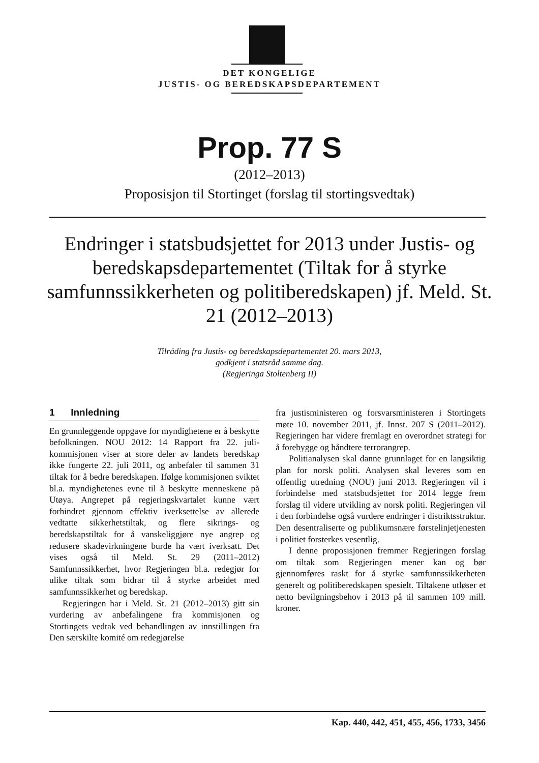DET KONGELIGE
JUSTIS- OG BEREDSKAPSDEPARTEMENT
Prop. 77 S
(2012–2013)
Proposisjon til Stortinget (forslag til stortingsvedtak)
Endringer i statsbudsjettet for 2013 under Justis- og beredskapsdepartementet (Tiltak for å styrke samfunnssikkerheten og politiberedskapen) jf. Meld. St. 21 (2012–2013)
Tilråding fra Justis- og beredskapsdepartementet 20. mars 2013,
godkjent i statsråd samme dag.
(Regjeringa Stoltenberg II)
1 Innledning
En grunnleggende oppgave for myndighetene er å beskytte befolkningen. NOU 2012: 14 Rapport fra 22. juli-kommisjonen viser at store deler av landets beredskap ikke fungerte 22. juli 2011, og anbefaler til sammen 31 tiltak for å bedre beredskapen. Ifølge kommisjonen sviktet bl.a. myndighetenes evne til å beskytte menneskene på Utøya. Angrepet på regjeringskvartalet kunne vært forhindret gjennom effektiv iverksettelse av allerede vedtatte sikkerhetstiltak, og flere sikrings- og beredskapstiltak for å vanskeliggjøre nye angrep og redusere skadevirkningene burde ha vært iverksatt. Det vises også til Meld. St. 29 (2011–2012) Samfunnssikkerhet, hvor Regjeringen bl.a. redegjør for ulike tiltak som bidrar til å styrke arbeidet med samfunnssikkerhet og beredskap.
Regjeringen har i Meld. St. 21 (2012–2013) gitt sin vurdering av anbefalingene fra kommisjonen og Stortingets vedtak ved behandlingen av innstillingen fra Den særskilte komité om redegjørelse
fra justisministeren og forsvarsministeren i Stortingets møte 10. november 2011, jf. Innst. 207 S (2011–2012). Regjeringen har videre fremlagt en overordnet strategi for å forebygge og håndtere terrorangrep.
Politianalysen skal danne grunnlaget for en langsiktig plan for norsk politi. Analysen skal leveres som en offentlig utredning (NOU) juni 2013. Regjeringen vil i forbindelse med statsbudsjettet for 2014 legge frem forslag til videre utvikling av norsk politi. Regjeringen vil i den forbindelse også vurdere endringer i distriktsstruktur. Den desentraliserte og publikumsnære førstelinjetjenesten i politiet forsterkes vesentlig.
I denne proposisjonen fremmer Regjeringen forslag om tiltak som Regjeringen mener kan og bør gjennomføres raskt for å styrke samfunnssikkerheten generelt og politiberedskapen spesielt. Tiltakene utløser et netto bevilgningsbehov i 2013 på til sammen 109 mill. kroner.
Kap. 440, 442, 451, 455, 456, 1733, 3456